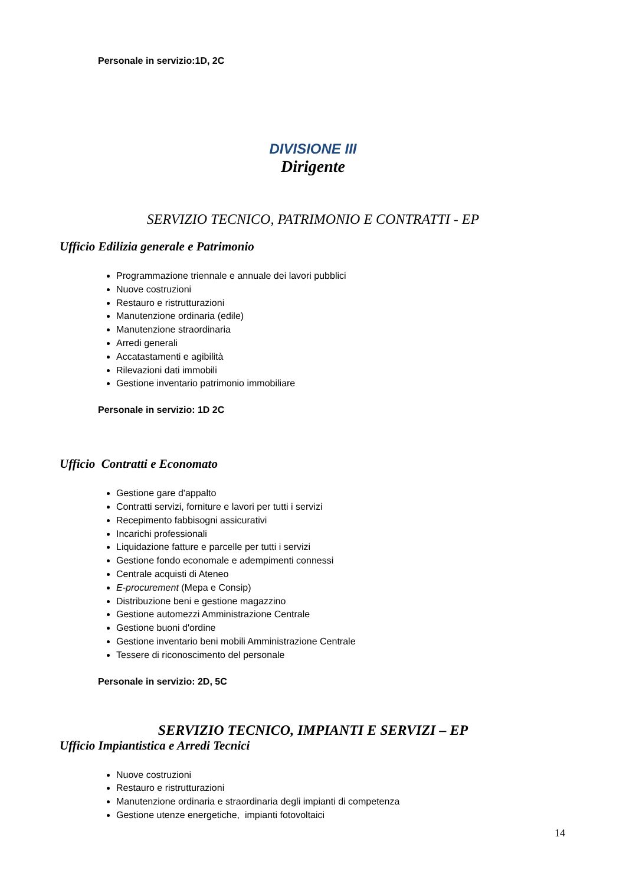Personale in servizio:1D, 2C
DIVISIONE III
Dirigente
SERVIZIO TECNICO, PATRIMONIO E CONTRATTI - EP
Ufficio Edilizia generale e Patrimonio
Programmazione triennale e annuale dei lavori pubblici
Nuove costruzioni
Restauro e ristrutturazioni
Manutenzione ordinaria (edile)
Manutenzione straordinaria
Arredi generali
Accatastamenti e agibilità
Rilevazioni dati immobili
Gestione inventario patrimonio immobiliare
Personale in servizio: 1D 2C
Ufficio Contratti e Economato
Gestione gare d'appalto
Contratti servizi, forniture e lavori per tutti i servizi
Recepimento fabbisogni assicurativi
Incarichi professionali
Liquidazione fatture e parcelle per tutti i servizi
Gestione fondo economale e adempimenti connessi
Centrale acquisti di Ateneo
E-procurement (Mepa e Consip)
Distribuzione beni e gestione magazzino
Gestione automezzi Amministrazione Centrale
Gestione buoni d'ordine
Gestione inventario beni mobili Amministrazione Centrale
Tessere di riconoscimento del personale
Personale in servizio: 2D, 5C
SERVIZIO TECNICO, IMPIANTI E SERVIZI – EP
Ufficio Impiantistica e Arredi Tecnici
Nuove costruzioni
Restauro e ristrutturazioni
Manutenzione ordinaria e straordinaria degli impianti di competenza
Gestione utenze energetiche, impianti fotovoltaici
14